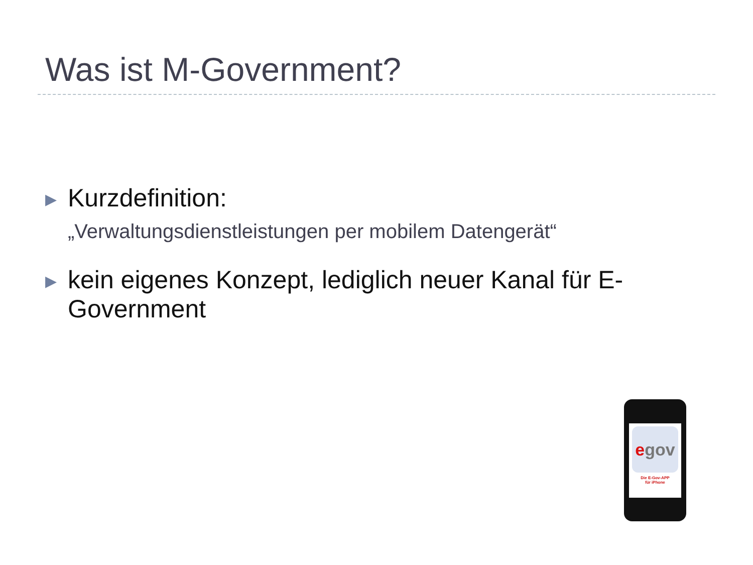Was ist M-Government?
▶
Kurzdefinition:
„Verwaltungsdienstleistungen per mobilem Datengerät“
▶
kein eigenes Konzept, lediglich neuer Kanal für E-Government
egov
Die E-Gov-APP
für iPhone